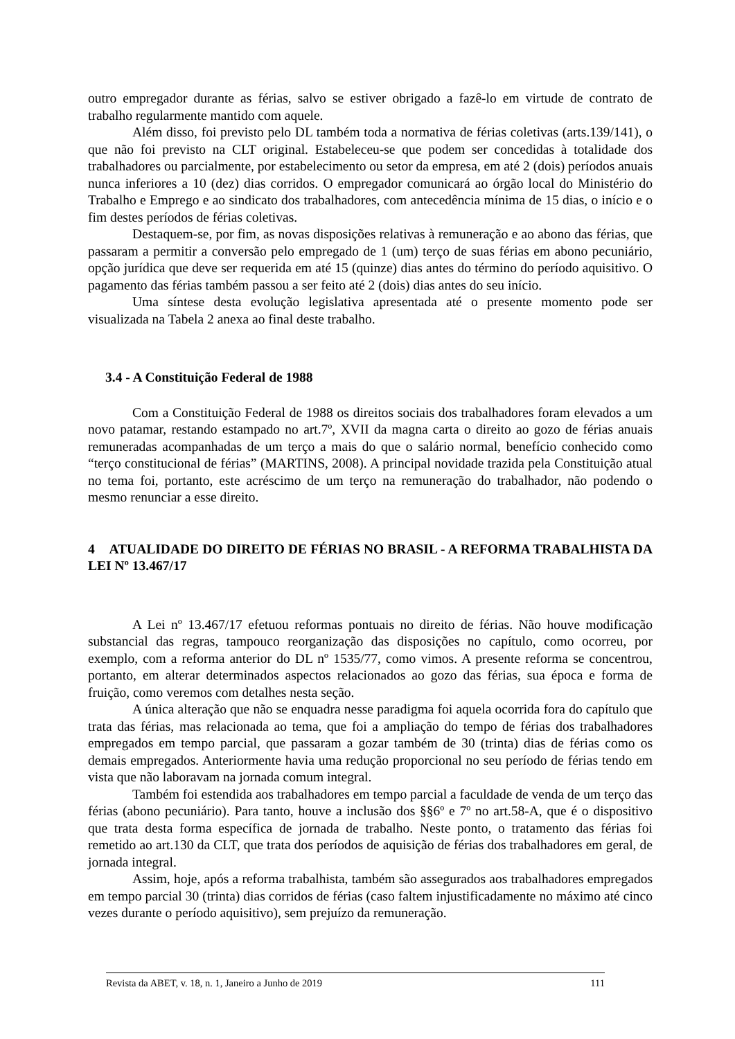outro empregador durante as férias, salvo se estiver obrigado a fazê-lo em virtude de contrato de trabalho regularmente mantido com aquele.
Além disso, foi previsto pelo DL também toda a normativa de férias coletivas (arts.139/141), o que não foi previsto na CLT original. Estabeleceu-se que podem ser concedidas à totalidade dos trabalhadores ou parcialmente, por estabelecimento ou setor da empresa, em até 2 (dois) períodos anuais nunca inferiores a 10 (dez) dias corridos. O empregador comunicará ao órgão local do Ministério do Trabalho e Emprego e ao sindicato dos trabalhadores, com antecedência mínima de 15 dias, o início e o fim destes períodos de férias coletivas.
Destaquem-se, por fim, as novas disposições relativas à remuneração e ao abono das férias, que passaram a permitir a conversão pelo empregado de 1 (um) terço de suas férias em abono pecuniário, opção jurídica que deve ser requerida em até 15 (quinze) dias antes do término do período aquisitivo. O pagamento das férias também passou a ser feito até 2 (dois) dias antes do seu início.
Uma síntese desta evolução legislativa apresentada até o presente momento pode ser visualizada na Tabela 2 anexa ao final deste trabalho.
3.4 - A Constituição Federal de 1988
Com a Constituição Federal de 1988 os direitos sociais dos trabalhadores foram elevados a um novo patamar, restando estampado no art.7º, XVII da magna carta o direito ao gozo de férias anuais remuneradas acompanhadas de um terço a mais do que o salário normal, benefício conhecido como “terço constitucional de férias” (MARTINS, 2008). A principal novidade trazida pela Constituição atual no tema foi, portanto, este acréscimo de um terço na remuneração do trabalhador, não podendo o mesmo renunciar a esse direito.
4 ATUALIDADE DO DIREITO DE FÉRIAS NO BRASIL - A REFORMA TRABALHISTA DA LEI Nº 13.467/17
A Lei nº 13.467/17 efetuou reformas pontuais no direito de férias. Não houve modificação substancial das regras, tampouco reorganização das disposições no capítulo, como ocorreu, por exemplo, com a reforma anterior do DL nº 1535/77, como vimos. A presente reforma se concentrou, portanto, em alterar determinados aspectos relacionados ao gozo das férias, sua época e forma de fruição, como veremos com detalhes nesta seção.
A única alteração que não se enquadra nesse paradigma foi aquela ocorrida fora do capítulo que trata das férias, mas relacionada ao tema, que foi a ampliação do tempo de férias dos trabalhadores empregados em tempo parcial, que passaram a gozar também de 30 (trinta) dias de férias como os demais empregados. Anteriormente havia uma redução proporcional no seu período de férias tendo em vista que não laboravam na jornada comum integral.
Também foi estendida aos trabalhadores em tempo parcial a faculdade de venda de um terço das férias (abono pecuniário). Para tanto, houve a inclusão dos §§6º e 7º no art.58-A, que é o dispositivo que trata desta forma específica de jornada de trabalho. Neste ponto, o tratamento das férias foi remetido ao art.130 da CLT, que trata dos períodos de aquisição de férias dos trabalhadores em geral, de jornada integral.
Assim, hoje, após a reforma trabalhista, também são assegurados aos trabalhadores empregados em tempo parcial 30 (trinta) dias corridos de férias (caso faltem injustificadamente no máximo até cinco vezes durante o período aquisitivo), sem prejuízo da remuneração.
Revista da ABET, v. 18, n. 1, Janeiro a Junho de 2019 111